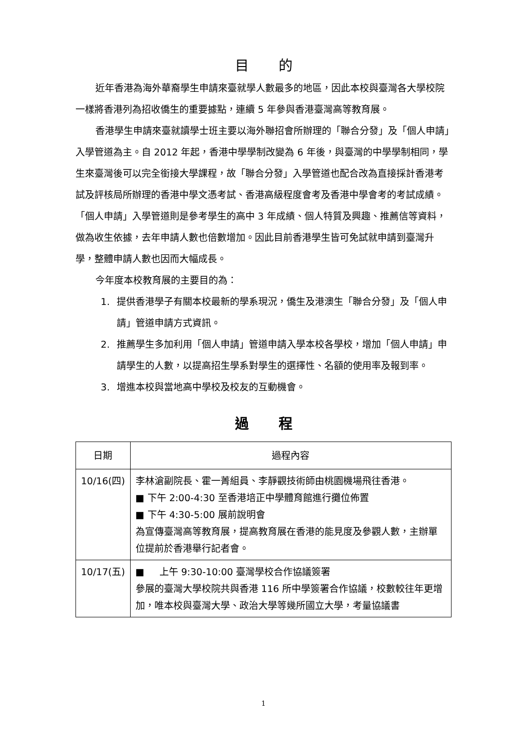目的
近年香港為海外華裔學生申請來臺就學人數最多的地區，因此本校與臺灣各大學校院一樣將香港列為招收僑生的重要據點，連續 5 年參與香港臺灣高等教育展。
香港學生申請來臺就讀學士班主要以海外聯招會所辦理的「聯合分發」及「個人申請」入學管道為主。自 2012 年起，香港中學學制改變為 6 年後，與臺灣的中學學制相同，學生來臺灣後可以完全銜接大學課程，故「聯合分發」入學管道也配合改為直接採計香港考試及評核局所辦理的香港中學文憑考試、香港高級程度會考及香港中學會考的考試成績。「個人申請」入學管道則是參考學生的高中 3 年成績、個人特質及興趣、推薦信等資料，做為收生依據，去年申請人數也倍數增加。因此目前香港學生皆可免試就申請到臺灣升學，整體申請人數也因而大幅成長。
今年度本校教育展的主要目的為：
1. 提供香港學子有關本校最新的學系現況，僑生及港澳生「聯合分發」及「個人申請」管道申請方式資訊。
2. 推薦學生多加利用「個人申請」管道申請入學本校各學校，增加「個人申請」申請學生的人數，以提高招生學系對學生的選擇性、名額的使用率及報到率。
3. 增進本校與當地高中學校及校友的互動機會。
過程
| 日期 | 過程內容 |
| --- | --- |
| 10/16(四) | 李林滄副院長、霍一菁組員、李靜觀技術師由桃園機場飛往香港。 ■ 下午 2:00-4:30 至香港培正中學體育館進行攤位佈置 ■ 下午 4:30-5:00 展前說明會 為宣傳臺灣高等教育展，提高教育展在香港的能見度及參觀人數，主辦單位提前於香港舉行記者會。 |
| 10/17(五) | ■ 上午 9:30-10:00 臺灣學校合作協議簽署 參展的臺灣大學校院共與香港 116 所中學簽署合作協議，校數較往年更增加，唯本校與臺灣大學、政治大學等幾所國立大學，考量協議書 |
1